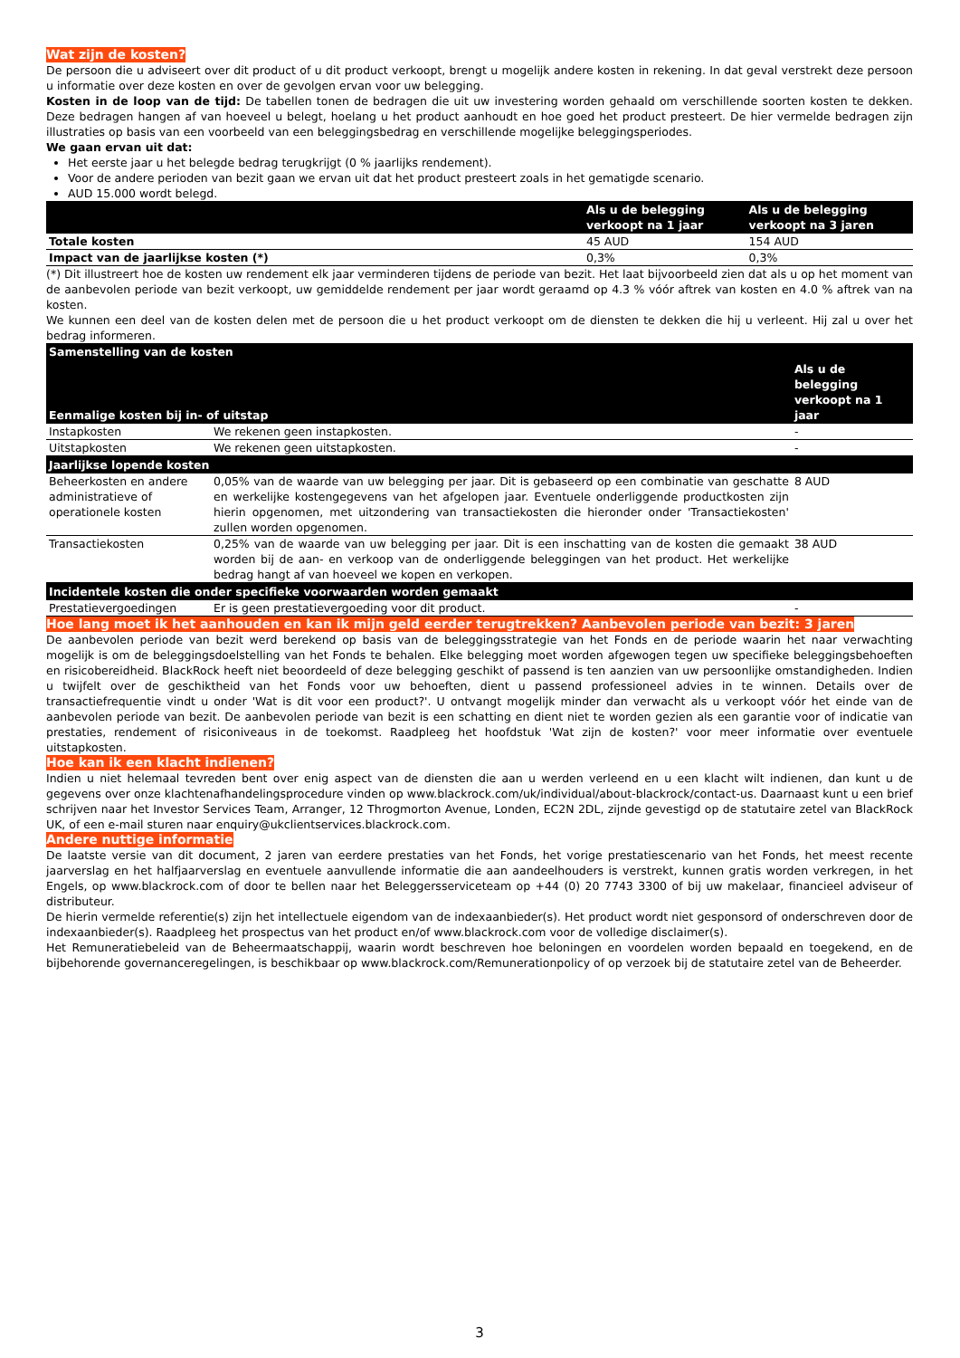Wat zijn de kosten?
De persoon die u adviseert over dit product of u dit product verkoopt, brengt u mogelijk andere kosten in rekening. In dat geval verstrekt deze persoon u informatie over deze kosten en over de gevolgen ervan voor uw belegging.
Kosten in de loop van de tijd: De tabellen tonen de bedragen die uit uw investering worden gehaald om verschillende soorten kosten te dekken. Deze bedragen hangen af van hoeveel u belegt, hoelang u het product aanhoudt en hoe goed het product presteert. De hier vermelde bedragen zijn illustraties op basis van een voorbeeld van een beleggingsbedrag en verschillende mogelijke beleggingsperiodes.
We gaan ervan uit dat:
Het eerste jaar u het belegde bedrag terugkrijgt (0 % jaarlijks rendement).
Voor de andere perioden van bezit gaan we ervan uit dat het product presteert zoals in het gematigde scenario.
AUD 15.000 wordt belegd.
| | Als u de belegging verkoopt na 1 jaar | Als u de belegging verkoopt na 3 jaren |
| --- | --- | --- |
| Totale kosten | 45 AUD | 154 AUD |
| Impact van de jaarlijkse kosten (*) | 0,3% | 0,3% |
(*) Dit illustreert hoe de kosten uw rendement elk jaar verminderen tijdens de periode van bezit. Het laat bijvoorbeeld zien dat als u op het moment van de aanbevolen periode van bezit verkoopt, uw gemiddelde rendement per jaar wordt geraamd op 4.3 % vóór aftrek van kosten en 4.0 % aftrek van na kosten.
We kunnen een deel van de kosten delen met de persoon die u het product verkoopt om de diensten te dekken die hij u verleent. Hij zal u over het bedrag informeren.
| Samenstelling van de kosten | | |
| --- | --- | --- |
| Eenmalige kosten bij in- of uitstap | | Als u de belegging verkoopt na 1 jaar |
| Instapkosten | We rekenen geen instapkosten. | - |
| Uitstapkosten | We rekenen geen uitstapkosten. | - |
| Jaarlijkse lopende kosten | | |
| Beheerkosten en andere administratieve of operationele kosten | 0,05% van de waarde van uw belegging per jaar. Dit is gebaseerd op een combinatie van geschatte en werkelijke kostengegevens van het afgelopen jaar. Eventuele onderliggende productkosten zijn hierin opgenomen, met uitzondering van transactiekosten die hieronder onder 'Transactiekosten' zullen worden opgenomen. | 8 AUD |
| Transactiekosten | 0,25% van de waarde van uw belegging per jaar. Dit is een inschatting van de kosten die gemaakt worden bij de aan- en verkoop van de onderliggende beleggingen van het product. Het werkelijke bedrag hangt af van hoeveel we kopen en verkopen. | 38 AUD |
| Incidentele kosten die onder specifieke voorwaarden worden gemaakt | | |
| Prestatievergoedingen | Er is geen prestatievergoeding voor dit product. | - |
Hoe lang moet ik het aanhouden en kan ik mijn geld eerder terugtrekken? Aanbevolen periode van bezit: 3 jaren
De aanbevolen periode van bezit werd berekend op basis van de beleggingsstrategie van het Fonds en de periode waarin het naar verwachting mogelijk is om de beleggingsdoelstelling van het Fonds te behalen. Elke belegging moet worden afgewogen tegen uw specifieke beleggingsbehoeften en risicobereidheid. BlackRock heeft niet beoordeeld of deze belegging geschikt of passend is ten aanzien van uw persoonlijke omstandigheden. Indien u twijfelt over de geschiktheid van het Fonds voor uw behoeften, dient u passend professioneel advies in te winnen. Details over de transactiefrequentie vindt u onder 'Wat is dit voor een product?'. U ontvangt mogelijk minder dan verwacht als u verkoopt vóór het einde van de aanbevolen periode van bezit. De aanbevolen periode van bezit is een schatting en dient niet te worden gezien als een garantie voor of indicatie van prestaties, rendement of risiconiveaus in de toekomst. Raadpleeg het hoofdstuk 'Wat zijn de kosten?' voor meer informatie over eventuele uitstapkosten.
Hoe kan ik een klacht indienen?
Indien u niet helemaal tevreden bent over enig aspect van de diensten die aan u werden verleend en u een klacht wilt indienen, dan kunt u de gegevens over onze klachtenafhandelingsprocedure vinden op www.blackrock.com/uk/individual/about-blackrock/contact-us. Daarnaast kunt u een brief schrijven naar het Investor Services Team, Arranger, 12 Throgmorton Avenue, Londen, EC2N 2DL, zijnde gevestigd op de statutaire zetel van BlackRock UK, of een e-mail sturen naar enquiry@ukclientservices.blackrock.com.
Andere nuttige informatie
De laatste versie van dit document, 2 jaren van eerdere prestaties van het Fonds, het vorige prestatiescenario van het Fonds, het meest recente jaarverslag en het halfjaarverslag en eventuele aanvullende informatie die aan aandeelhouders is verstrekt, kunnen gratis worden verkregen, in het Engels, op www.blackrock.com of door te bellen naar het Beleggersserviceteam op +44 (0) 20 7743 3300 of bij uw makelaar, financieel adviseur of distributeur.
De hierin vermelde referentie(s) zijn het intellectuele eigendom van de indexaanbieder(s). Het product wordt niet gesponsord of onderschreven door de indexaanbieder(s). Raadpleeg het prospectus van het product en/of www.blackrock.com voor de volledige disclaimer(s).
Het Remuneratiebeleid van de Beheermaatschappij, waarin wordt beschreven hoe beloningen en voordelen worden bepaald en toegekend, en de bijbehorende governanceregelingen, is beschikbaar op www.blackrock.com/Remunerationpolicy of op verzoek bij de statutaire zetel van de Beheerder.
3